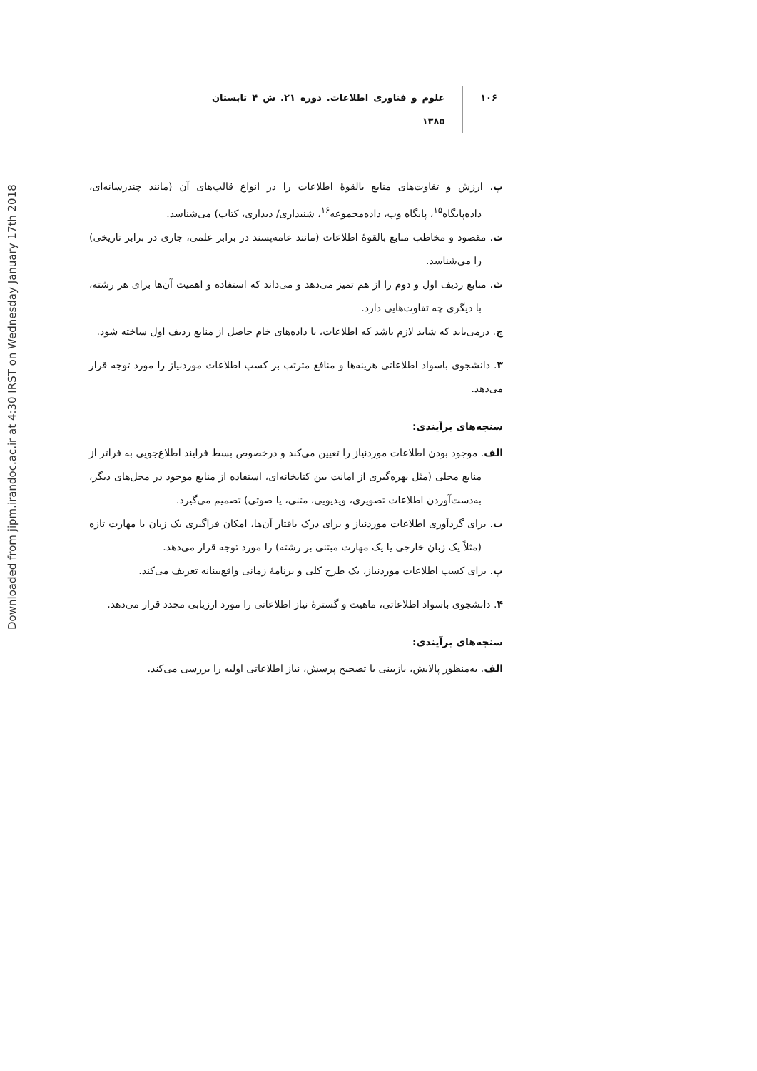Downloaded from jipm.irandoc.ac.ir at 4:30 IRST on Wednesday January 17th 2018
۱۰۶ علوم و فناوری اطلاعات. دوره ۲۱. ش ۴ تابستان ۱۳۸۵
پ. ارزش و تفاوت‌های منابع بالقوهٔ اطلاعات را در انواع قالب‌های آن (مانند چندرسانه‌ای، داده‌پایگاه<sup>۱۵</sup>، پایگاه وب، داده‌مجموعه<sup>۱۶</sup>، شنیداری/ دیداری، کتاب) می‌شناسد.
ت. مقصود و مخاطب منابع بالقوهٔ اطلاعات (مانند عامه‌پسند در برابر علمی، جاری در برابر تاریخی) را می‌شناسد.
ث. منابع ردیف اول و دوم را از هم تمیز می‌دهد و می‌داند که استفاده و اهمیت آن‌ها برای هر رشته، با دیگری چه تفاوت‌هایی دارد.
ج. درمی‌یابد که شاید لازم باشد که اطلاعات، با داده‌های خام حاصل از منابع ردیف اول ساخته شود.
۳. دانشجوی باسواد اطلاعاتی هزینه‌ها و منافع مترتب بر کسب اطلاعات موردنیاز را مورد توجه قرار می‌دهد.
سنجه‌های برآیندی:
الف. موجود بودن اطلاعات موردنیاز را تعیین می‌کند و درخصوص بسط فرایند اطلاع‌جویی به فراتر از منابع محلی (مثل بهره‌گیری از امانت بین کتابخانه‌ای، استفاده از منابع موجود در محل‌های دیگر، به‌دست‌آوردن اطلاعات تصویری، ویدیویی، متنی، یا صوتی) تصمیم می‌گیرد.
ب. برای گردآوری اطلاعات موردنیاز و برای درک بافتار آن‌ها، امکان فراگیری یک زبان یا مهارت تازه (مثلاً یک زبان خارجی یا یک مهارت مبتنی بر رشته) را مورد توجه قرار می‌دهد.
پ. برای کسب اطلاعات موردنیاز، یک طرح کلی و برنامهٔ زمانی واقع‌بینانه تعریف می‌کند.
۴. دانشجوی باسواد اطلاعاتی، ماهیت و گسترهٔ نیاز اطلاعاتی را مورد ارزیابی مجدد قرار می‌دهد.
سنجه‌های برآیندی:
الف. به‌منظور پالایش، بازبینی یا تصحیح پرسش، نیاز اطلاعاتی اولیه را بررسی می‌کند.